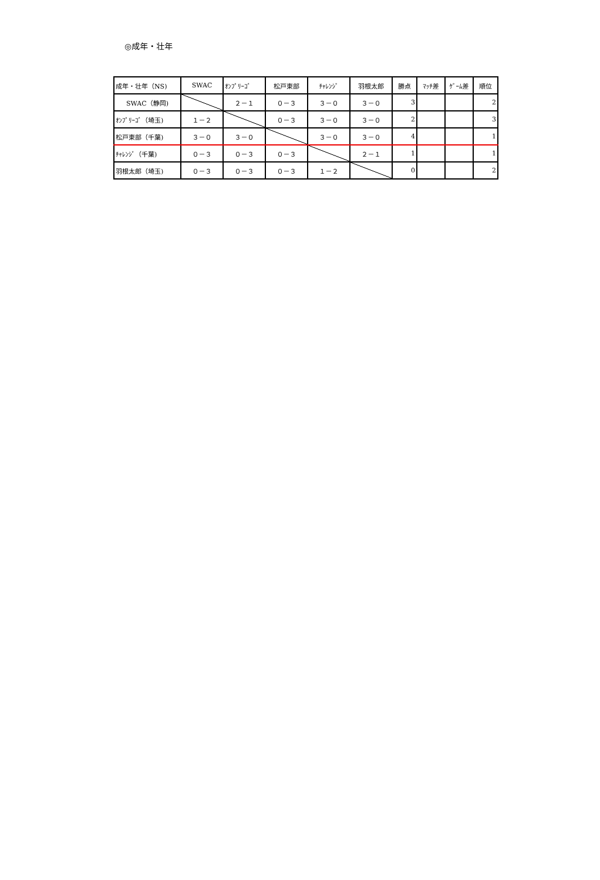◎成年・壮年
| 成年・壮年（NS) | SWAC | ｵﾝﾌﾟﾘｰｺﾞ | 松戸東部 | ﾁｬﾚﾝｼﾞ | 羽根太郎 | 勝点 | ﾏｯﾁ差 | ｹﾞｰﾑ差 | 順位 |
| --- | --- | --- | --- | --- | --- | --- | --- | --- | --- |
| SWAC（静岡) | | ２－１ | ０－３ | ３－０ | ３－０ | 3 | | | 2 |
| ｵﾝﾌﾟﾘｰｺﾞ（埼玉) | １－２ | | ０－３ | ３－０ | ３－０ | 2 | | | 3 |
| 松戸東部（千葉) | ３－０ | ３－０ | | ３－０ | ３－０ | 4 | | | 1 |
| ﾁｬﾚﾝｼﾞ（千葉) | ０－３ | ０－３ | ０－３ | | ２－１ | 1 | | | 1 |
| 羽根太郎（埼玉) | ０－３ | ０－３ | ０－３ | １－２ | | 0 | | | 2 |